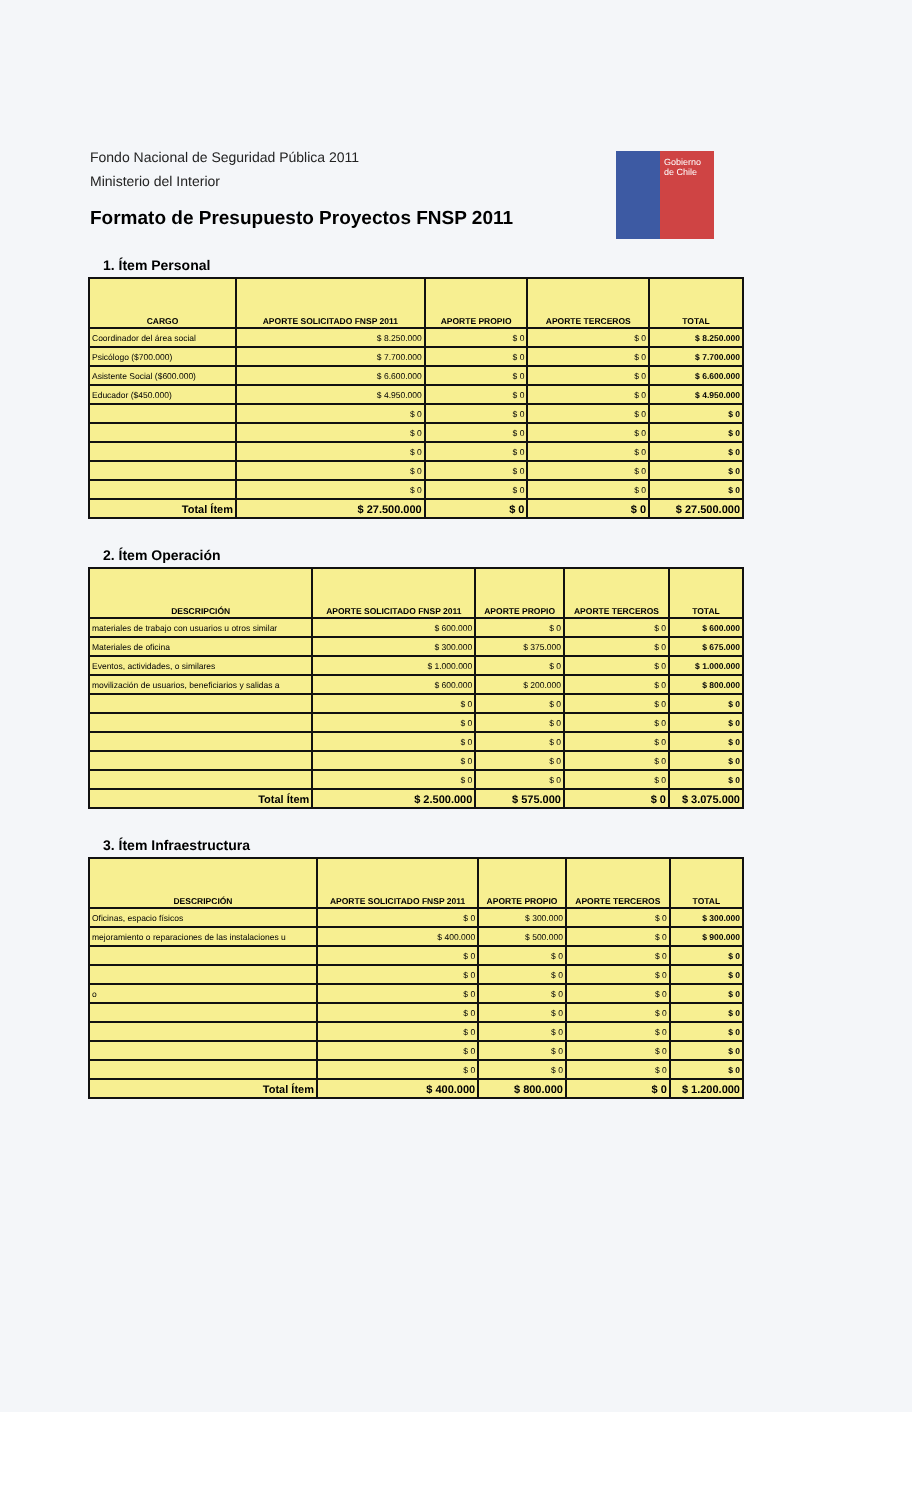Fondo Nacional de Seguridad Pública 2011
Ministerio del Interior
Formato de Presupuesto Proyectos FNSP 2011
Gobierno de Chile
1. Ítem Personal
| CARGO | APORTE SOLICITADO FNSP 2011 | APORTE PROPIO | APORTE TERCEROS | TOTAL |
| --- | --- | --- | --- | --- |
| Coordinador del área social | $ 8.250.000 | $ 0 | $ 0 | $ 8.250.000 |
| Psicólogo ($700.000) | $ 7.700.000 | $ 0 | $ 0 | $ 7.700.000 |
| Asistente Social ($600.000) | $ 6.600.000 | $ 0 | $ 0 | $ 6.600.000 |
| Educador ($450.000) | $ 4.950.000 | $ 0 | $ 0 | $ 4.950.000 |
| | $ 0 | $ 0 | $ 0 | $ 0 |
| | $ 0 | $ 0 | $ 0 | $ 0 |
| | $ 0 | $ 0 | $ 0 | $ 0 |
| | $ 0 | $ 0 | $ 0 | $ 0 |
| | $ 0 | $ 0 | $ 0 | $ 0 |
| Total Ítem | $ 27.500.000 | $ 0 | $ 0 | $ 27.500.000 |
2. Ítem Operación
| DESCRIPCIÓN | APORTE SOLICITADO FNSP 2011 | APORTE PROPIO | APORTE TERCEROS | TOTAL |
| --- | --- | --- | --- | --- |
| materiales de trabajo con usuarios u otros similar | $ 600.000 | $ 0 | $ 0 | $ 600.000 |
| Materiales de oficina | $ 300.000 | $ 375.000 | $ 0 | $ 675.000 |
| Eventos, actividades, o similares | $ 1.000.000 | $ 0 | $ 0 | $ 1.000.000 |
| movilización de usuarios, beneficiarios y salidas a | $ 600.000 | $ 200.000 | $ 0 | $ 800.000 |
| | $ 0 | $ 0 | $ 0 | $ 0 |
| | $ 0 | $ 0 | $ 0 | $ 0 |
| | $ 0 | $ 0 | $ 0 | $ 0 |
| | $ 0 | $ 0 | $ 0 | $ 0 |
| | $ 0 | $ 0 | $ 0 | $ 0 |
| Total Ítem | $ 2.500.000 | $ 575.000 | $ 0 | $ 3.075.000 |
3. Ítem Infraestructura
| DESCRIPCIÓN | APORTE SOLICITADO FNSP 2011 | APORTE PROPIO | APORTE TERCEROS | TOTAL |
| --- | --- | --- | --- | --- |
| Oficinas, espacio físicos | $ 0 | $ 300.000 | $ 0 | $ 300.000 |
| mejoramiento o reparaciones de las instalaciones u | $ 400.000 | $ 500.000 | $ 0 | $ 900.000 |
| | $ 0 | $ 0 | $ 0 | $ 0 |
| | $ 0 | $ 0 | $ 0 | $ 0 |
| o | $ 0 | $ 0 | $ 0 | $ 0 |
| | $ 0 | $ 0 | $ 0 | $ 0 |
| | $ 0 | $ 0 | $ 0 | $ 0 |
| | $ 0 | $ 0 | $ 0 | $ 0 |
| | $ 0 | $ 0 | $ 0 | $ 0 |
| Total Ítem | $ 400.000 | $ 800.000 | $ 0 | $ 1.200.000 |